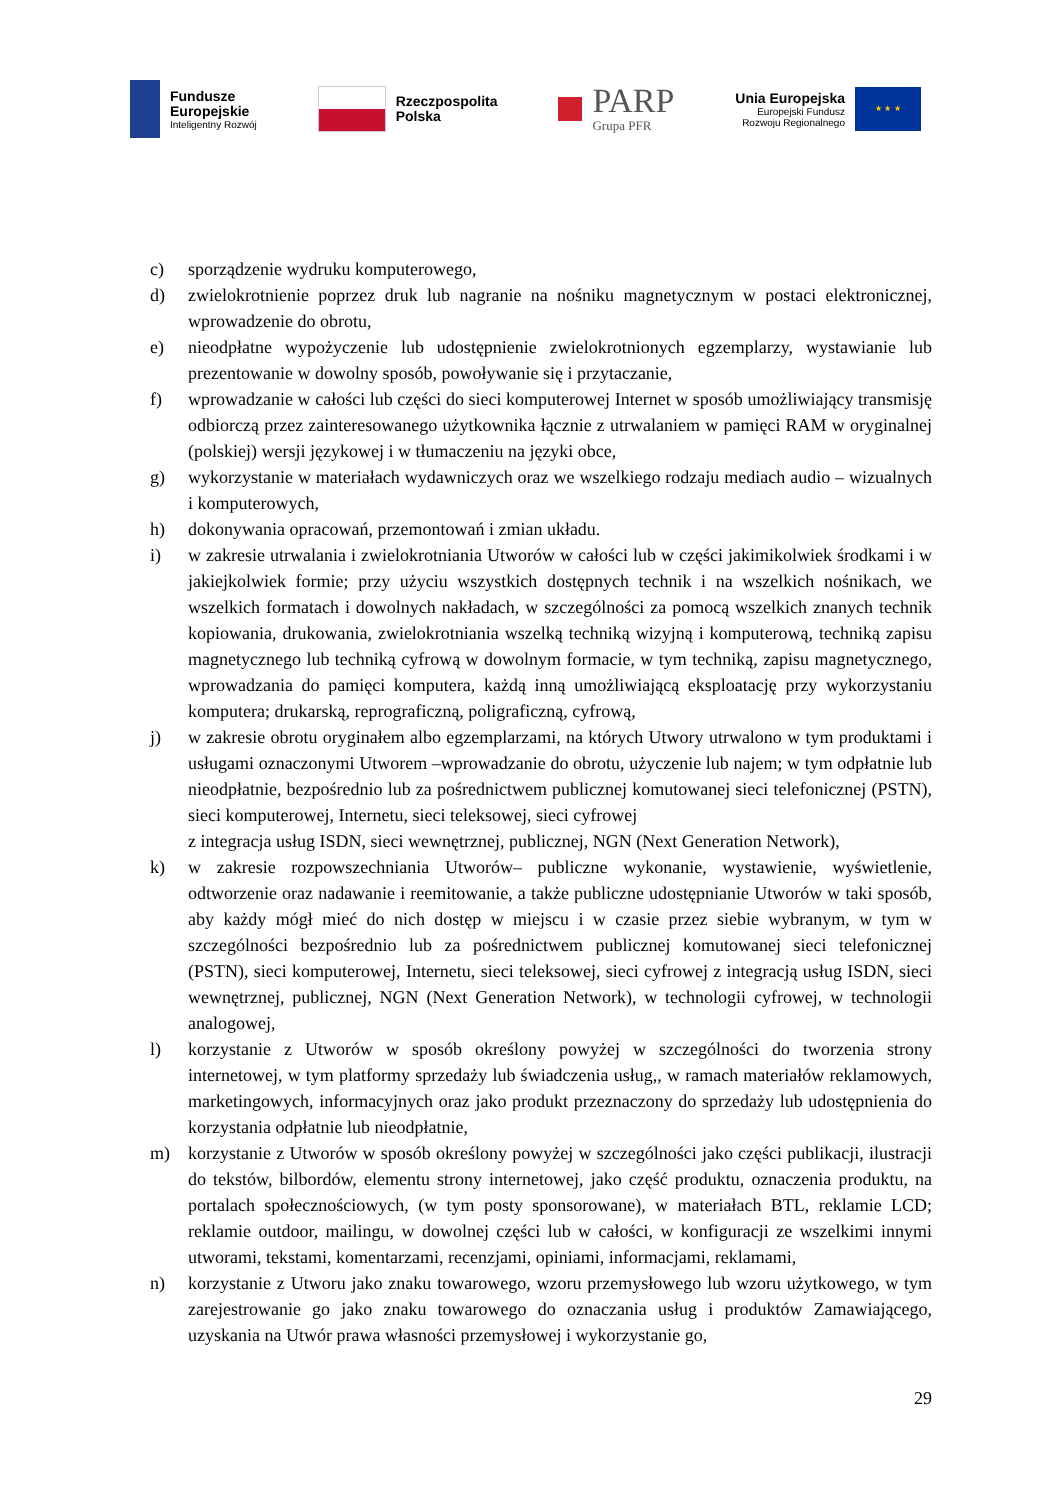Fundusze
Europejskie
Inteligentny Rozwój
Rzeczpospolita
Polska
PARP
Grupa PFR
Unia Europejska
Europejski Fundusz
Rozwoju Regionalnego
★ ★ ★
c) sporządzenie wydruku komputerowego,
d) zwielokrotnienie poprzez druk lub nagranie na nośniku magnetycznym w postaci elektronicznej, wprowadzenie do obrotu,
e) nieodpłatne wypożyczenie lub udostępnienie zwielokrotnionych egzemplarzy, wystawianie lub prezentowanie w dowolny sposób, powoływanie się i przytaczanie,
f) wprowadzanie w całości lub części do sieci komputerowej Internet w sposób umożliwiający transmisję odbiorczą przez zainteresowanego użytkownika łącznie z utrwalaniem w pamięci RAM w oryginalnej (polskiej) wersji językowej i w tłumaczeniu na języki obce,
g) wykorzystanie w materiałach wydawniczych oraz we wszelkiego rodzaju mediach audio – wizualnych i komputerowych,
h) dokonywania opracowań, przemontowań i zmian układu.
i) w zakresie utrwalania i zwielokrotniania Utworów w całości lub w części jakimikolwiek środkami i w jakiejkolwiek formie; przy użyciu wszystkich dostępnych technik i na wszelkich nośnikach, we wszelkich formatach i dowolnych nakładach, w szczególności za pomocą wszelkich znanych technik kopiowania, drukowania, zwielokrotniania wszelką techniką wizyjną i komputerową, techniką zapisu magnetycznego lub techniką cyfrową w dowolnym formacie, w tym techniką, zapisu magnetycznego, wprowadzania do pamięci komputera, każdą inną umożliwiającą eksploatację przy wykorzystaniu komputera; drukarską, reprograficzną, poligraficzną, cyfrową,
j) w zakresie obrotu oryginałem albo egzemplarzami, na których Utwory utrwalono w tym produktami i usługami oznaczonymi Utworem –wprowadzanie do obrotu, użyczenie lub najem; w tym odpłatnie lub nieodpłatnie, bezpośrednio lub za pośrednictwem publicznej komutowanej sieci telefonicznej (PSTN), sieci komputerowej, Internetu, sieci teleksowej, sieci cyfrowej
z integracja usług ISDN, sieci wewnętrznej, publicznej, NGN (Next Generation Network),
k) w zakresie rozpowszechniania Utworów– publiczne wykonanie, wystawienie, wyświetlenie, odtworzenie oraz nadawanie i reemitowanie, a także publiczne udostępnianie Utworów w taki sposób, aby każdy mógł mieć do nich dostęp w miejscu i w czasie przez siebie wybranym, w tym w szczególności bezpośrednio lub za pośrednictwem publicznej komutowanej sieci telefonicznej (PSTN), sieci komputerowej, Internetu, sieci teleksowej, sieci cyfrowej z integracją usług ISDN, sieci wewnętrznej, publicznej, NGN (Next Generation Network), w technologii cyfrowej, w technologii analogowej,
l) korzystanie z Utworów w sposób określony powyżej w szczególności do tworzenia strony internetowej, w tym platformy sprzedaży lub świadczenia usług,, w ramach materiałów reklamowych, marketingowych, informacyjnych oraz jako produkt przeznaczony do sprzedaży lub udostępnienia do korzystania odpłatnie lub nieodpłatnie,
m) korzystanie z Utworów w sposób określony powyżej w szczególności jako części publikacji, ilustracji do tekstów, bilbordów, elementu strony internetowej, jako część produktu, oznaczenia produktu, na portalach społecznościowych, (w tym posty sponsorowane), w materiałach BTL, reklamie LCD; reklamie outdoor, mailingu, w dowolnej części lub w całości, w konfiguracji ze wszelkimi innymi utworami, tekstami, komentarzami, recenzjami, opiniami, informacjami, reklamami,
n) korzystanie z Utworu jako znaku towarowego, wzoru przemysłowego lub wzoru użytkowego, w tym zarejestrowanie go jako znaku towarowego do oznaczania usług i produktów Zamawiającego, uzyskania na Utwór prawa własności przemysłowej i wykorzystanie go,
29